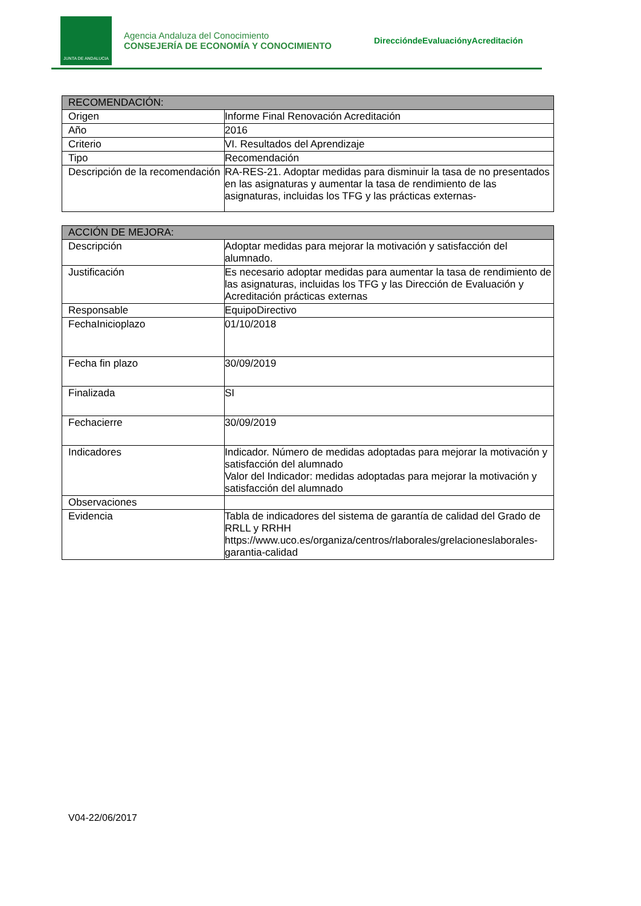JUNTA DE ANDALUCIA
Agencia Andaluza del Conocimiento
CONSEJERÍA DE ECONOMÍA Y CONOCIMIENTO
DireccióndeEvaluaciónyAcreditación
| RECOMENDACIÓN: | |
| --- | --- |
| Origen | Informe Final Renovación Acreditación |
| Año | 2016 |
| Criterio | VI. Resultados del Aprendizaje |
| Tipo | Recomendación |
| Descripción de la recomendación | RA-RES-21. Adoptar medidas para disminuir la tasa de no presentados en las asignaturas y aumentar la tasa de rendimiento de las asignaturas, incluidas los TFG y las prácticas externas- |
| ACCIÓN DE MEJORA: | |
| --- | --- |
| Descripción | Adoptar medidas para mejorar la motivación y satisfacción del alumnado. |
| Justificación | Es necesario adoptar medidas para aumentar la tasa de rendimiento de las asignaturas, incluidas los TFG y las Dirección de Evaluación y Acreditación prácticas externas |
| Responsable | EquipoDirectivo |
| FechaInicioplazo | 01/10/2018 |
| Fecha fin plazo | 30/09/2019 |
| Finalizada | SI |
| Fechacierre | 30/09/2019 |
| Indicadores | Indicador. Número de medidas adoptadas para mejorar la motivación y satisfacción del alumnado Valor del Indicador: medidas adoptadas para mejorar la motivación y satisfacción del alumnado |
| Observaciones | |
| Evidencia | Tabla de indicadores del sistema de garantía de calidad del Grado de RRLL y RRHH https://www.uco.es/organiza/centros/rlaborales/grelacioneslaborales-garantia-calidad |
V04-22/06/2017